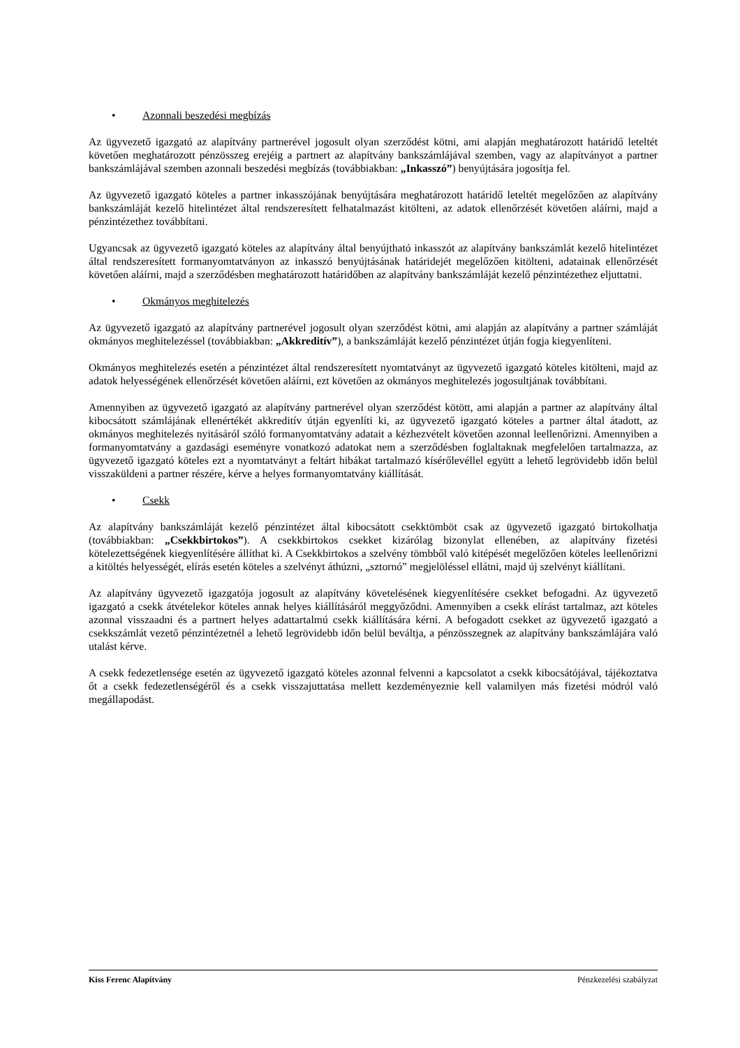• Azonnali beszedési megbízás
Az ügyvezető igazgató az alapítvány partnerével jogosult olyan szerződést kötni, ami alapján meghatározott határidő leteltét követően meghatározott pénzösszeg erejéig a partnert az alapítvány bankszámlájával szemben, vagy az alapítványot a partner bankszámlájával szemben azonnali beszedési megbízás (továbbiakban: „Inkasszó”) benyújtására jogosítja fel.
Az ügyvezető igazgató köteles a partner inkasszójának benyújtására meghatározott határidő leteltét megelőzően az alapítvány bankszámláját kezelő hitelintézet által rendszeresített felhatalmazást kitölteni, az adatok ellenőrzését követően aláírni, majd a pénzintézethez továbbítani.
Ugyancsak az ügyvezető igazgató köteles az alapítvány által benyújtható inkasszót az alapítvány bankszámlát kezelő hitelintézet által rendszeresített formanyomtatványon az inkasszó benyújtásának határidejét megelőzően kitölteni, adatainak ellenőrzését követően aláírni, majd a szerződésben meghatározott határidőben az alapítvány bankszámláját kezelő pénzintézethez eljuttatni.
• Okmányos meghitelezés
Az ügyvezető igazgató az alapítvány partnerével jogosult olyan szerződést kötni, ami alapján az alapítvány a partner számláját okmányos meghitelezéssel (továbbiakban: „Akkreditív”), a bankszámláját kezelő pénzintézet útján fogja kiegyenlíteni.
Okmányos meghitelezés esetén a pénzintézet által rendszeresített nyomtatványt az ügyvezető igazgató köteles kitölteni, majd az adatok helyességének ellenőrzését követően aláírni, ezt követően az okmányos meghitelezés jogosultjának továbbítani.
Amennyiben az ügyvezető igazgató az alapítvány partnerével olyan szerződést kötött, ami alapján a partner az alapítvány által kibocsátott számlájának ellenértékét akkreditív útján egyenlíti ki, az ügyvezető igazgató köteles a partner által átadott, az okmányos meghitelezés nyitásáról szóló formanyomtatvány adatait a kézhezvételt követően azonnal leellenőrizni. Amennyiben a formanyomtatvány a gazdasági eseményre vonatkozó adatokat nem a szerződésben foglaltaknak megfelelően tartalmazza, az ügyvezető igazgató köteles ezt a nyomtatványt a feltárt hibákat tartalmazó kísérőlevéllel együtt a lehető legrövidebb időn belül visszaküldeni a partner részére, kérve a helyes formanyomtatvány kiállítását.
• Csekk
Az alapítvány bankszámláját kezelő pénzintézet által kibocsátott csekktömböt csak az ügyvezető igazgató birtokolhatja (továbbiakban: „Csekkbirtokos”). A csekkbirtokos csekket kizárólag bizonylat ellenében, az alapítvány fizetési kötelezettségének kiegyenlítésére állíthat ki. A Csekkbirtokos a szelvény tömbből való kitépését megelőzően köteles leellenőrizni a kitöltés helyességét, elírás esetén köteles a szelvényt áthúzni, „sztornó” megjelöléssel ellátni, majd új szelvényt kiállítani.
Az alapítvány ügyvezető igazgatója jogosult az alapítvány követelésének kiegyenlítésére csekket befogadni. Az ügyvezető igazgató a csekk átvételekor köteles annak helyes kiállításáról meggyőződni. Amennyiben a csekk elírást tartalmaz, azt köteles azonnal visszaadni és a partnert helyes adattartalmú csekk kiállítására kérni. A befogadott csekket az ügyvezető igazgató a csekkszámlát vezető pénzintézetnél a lehető legrövidebb időn belül beváltja, a pénzösszegnek az alapítvány bankszámlájára való utalást kérve.
A csekk fedezetlensége esetén az ügyvezető igazgató köteles azonnal felvenni a kapcsolatot a csekk kibocsátójával, tájékoztatva őt a csekk fedezetlenségéről és a csekk visszajuttatása mellett kezdeményeznie kell valamilyen más fizetési módról való megállapodást.
Kiss Ferenc Alapítvány Pénzkezelési szabályzat